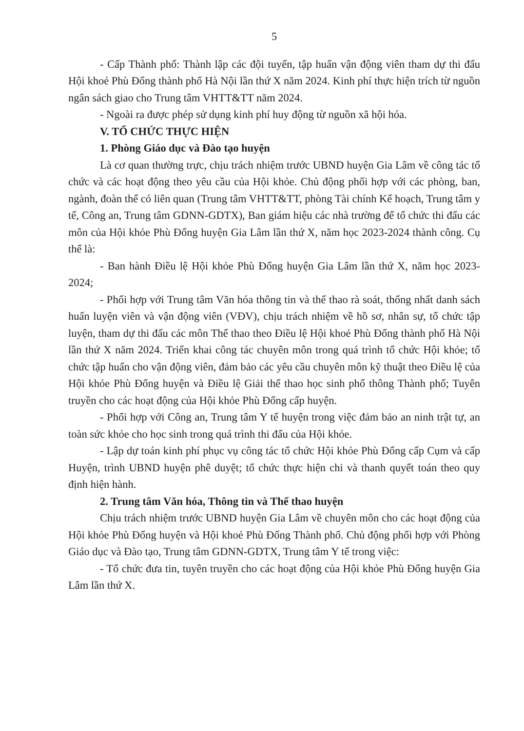5
- Cấp Thành phố: Thành lập các đội tuyển, tập huấn vận động viên tham dự thi đấu Hội khoẻ Phù Đổng thành phố Hà Nội lần thứ X năm 2024. Kinh phí thực hiện trích từ nguồn ngân sách giao cho Trung tâm VHTT&TT năm 2024.
- Ngoài ra được phép sử dụng kinh phí huy động từ nguồn xã hội hóa.
V. TỔ CHỨC THỰC HIỆN
1. Phòng Giáo dục và Đào tạo huyện
Là cơ quan thường trực, chịu trách nhiệm trước UBND huyện Gia Lâm về công tác tổ chức và các hoạt động theo yêu cầu của Hội khỏe. Chủ động phối hợp với các phòng, ban, ngành, đoàn thể có liên quan (Trung tâm VHTT&TT, phòng Tài chính Kế hoạch, Trung tâm y tế, Công an, Trung tâm GDNN-GDTX), Ban giám hiệu các nhà trường để tổ chức thi đấu các môn của Hội khỏe Phù Đổng huyện Gia Lâm lần thứ X, năm học 2023-2024 thành công. Cụ thể là:
- Ban hành Điều lệ Hội khỏe Phù Đổng huyện Gia Lâm lần thứ X, năm học 2023-2024;
- Phối hợp với Trung tâm Văn hóa thông tin và thể thao rà soát, thống nhất danh sách huấn luyện viên và vận động viên (VĐV), chịu trách nhiệm về hồ sơ, nhân sự, tổ chức tập luyện, tham dự thi đấu các môn Thể thao theo Điều lệ Hội khoẻ Phù Đổng thành phố Hà Nội lần thứ X năm 2024. Triển khai công tác chuyên môn trong quá trình tổ chức Hội khỏe; tổ chức tập huấn cho vận động viên, đảm bảo các yêu cầu chuyên môn kỹ thuật theo Điều lệ của Hội khỏe Phù Đổng huyện và Điều lệ Giải thể thao học sinh phổ thông Thành phố; Tuyên truyền cho các hoạt động của Hội khỏe Phù Đổng cấp huyện.
- Phối hợp với Công an, Trung tâm Y tế huyện trong việc đảm bảo an ninh trật tự, an toàn sức khỏe cho học sinh trong quá trình thi đấu của Hội khỏe.
- Lập dự toán kinh phí phục vụ công tác tổ chức Hội khỏe Phù Đổng cấp Cụm và cấp Huyện, trình UBND huyện phê duyệt; tổ chức thực hiện chi và thanh quyết toán theo quy định hiện hành.
2. Trung tâm Văn hóa, Thông tin và Thể thao huyện
Chịu trách nhiệm trước UBND huyện Gia Lâm về chuyên môn cho các hoạt động của Hội khỏe Phù Đổng huyện và Hội khoẻ Phù Đổng Thành phố. Chủ động phối hợp với Phòng Giáo dục và Đào tạo, Trung tâm GDNN-GDTX, Trung tâm Y tế trong việc:
- Tổ chức đưa tin, tuyên truyền cho các hoạt động của Hội khỏe Phù Đổng huyện Gia Lâm lần thứ X.